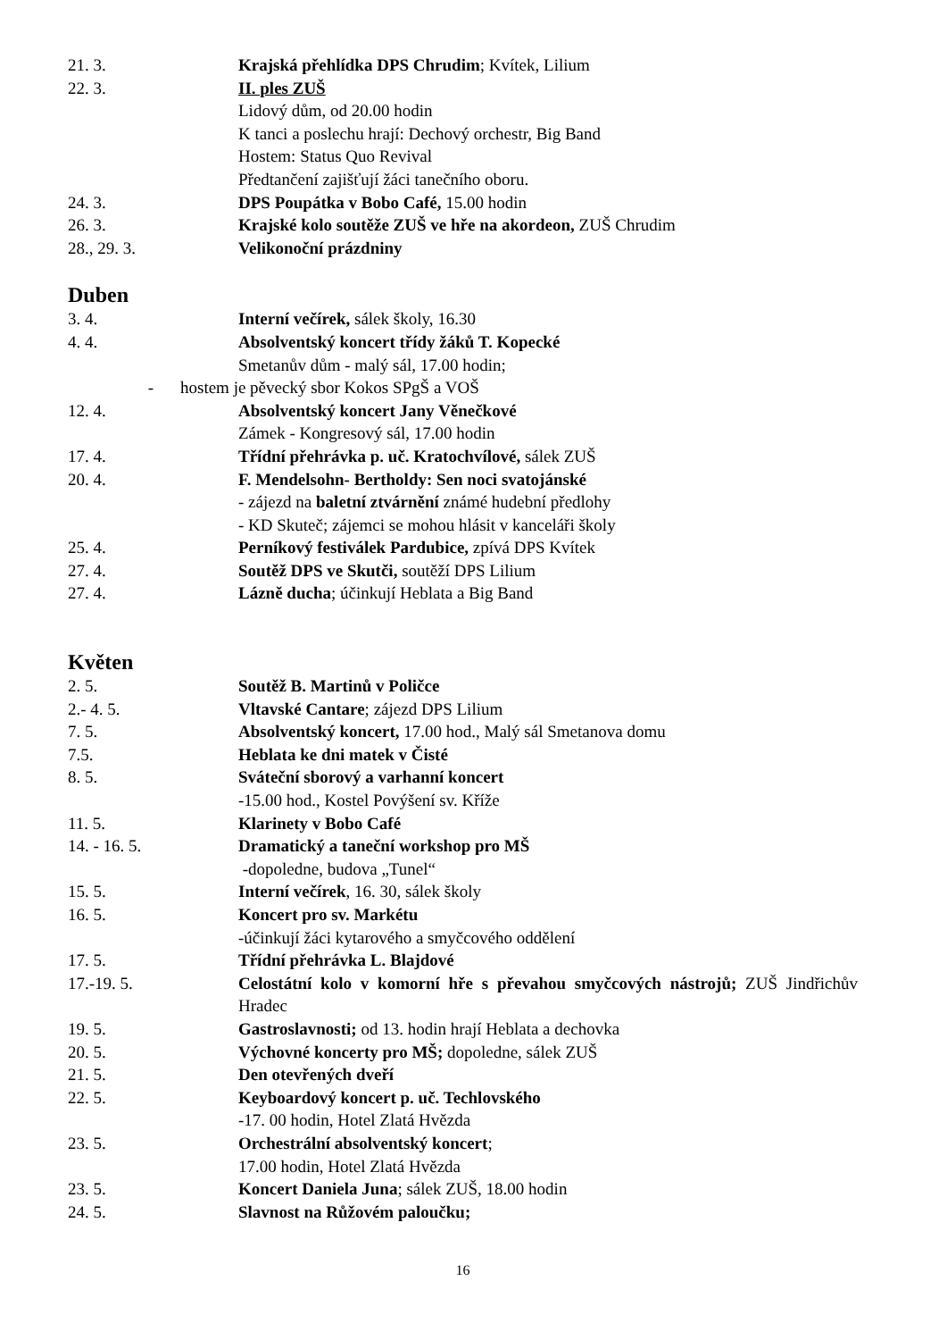21. 3. Krajská přehlídka DPS Chrudim; Kvítek, Lilium
22. 3. II. ples ZUŠ
Lidový dům, od 20.00 hodin
K tanci a poslechu hrají: Dechový orchestr, Big Band
Hostem: Status Quo Revival
Předtančení zajišťují žáci tanečního oboru.
24. 3. DPS Poupátka v Bobo Café, 15.00 hodin
26. 3. Krajské kolo soutěže ZUŠ ve hře na akordeon, ZUŠ Chrudim
28., 29. 3. Velikonoční prázdniny
Duben
3. 4. Interní večírek, sálek školy, 16.30
4. 4. Absolventský koncert třídy žáků T. Kopecké
Smetanův dům - malý sál, 17.00 hodin;
- hostem je pěvecký sbor Kokos SPgŠ a VOŠ
12. 4. Absolventský koncert Jany Věnečkové
Zámek - Kongresový sál, 17.00 hodin
17. 4. Třídní přehrávka p. uč. Kratochvílové, sálek ZUŠ
20. 4. F. Mendelsohn- Bertholdy: Sen noci svatojánské
- zájezd na baletní ztvárnění známé hudební předlohy
- KD Skuteč; zájemci se mohou hlásit v kanceláři školy
25. 4. Perníkový festiválek Pardubice, zpívá DPS Kvítek
27. 4. Soutěž DPS ve Skutči, soutěží DPS Lilium
27. 4. Lázně ducha; účinkují Heblata a Big Band
Květen
2. 5. Soutěž B. Martinů v Poličce
2.- 4. 5. Vltavské Cantare; zájezd DPS Lilium
7. 5. Absolventský koncert, 17.00 hod., Malý sál Smetanova domu
7.5. Heblata ke dni matek v Čisté
8. 5. Sváteční sborový a varhanní koncert
-15.00 hod., Kostel Povýšení sv. Kříže
11. 5. Klarinety v Bobo Café
14. - 16. 5. Dramatický a taneční workshop pro MŠ
-dopoledne, budova „Tunel“
15. 5. Interní večírek, 16. 30, sálek školy
16. 5. Koncert pro sv. Markétu
-účinkují žáci kytarového a smyčcového oddělení
17. 5. Třídní přehrávka L. Blajdové
17.-19. 5. Celostátní kolo v komorní hře s převahou smyčcových nástrojů; ZUŠ Jindřichův Hradec
19. 5. Gastroslavnosti; od 13. hodin hrají Heblata a dechovka
20. 5. Výchovné koncerty pro MŠ; dopoledne, sálek ZUŠ
21. 5. Den otevřených dveří
22. 5. Keyboardový koncert p. uč. Techlovského
-17. 00 hodin, Hotel Zlatá Hvězda
23. 5. Orchestrální absolventský koncert;
17.00 hodin, Hotel Zlatá Hvězda
23. 5. Koncert Daniela Juna; sálek ZUŠ, 18.00 hodin
24. 5. Slavnost na Růžovém paloučku;
16